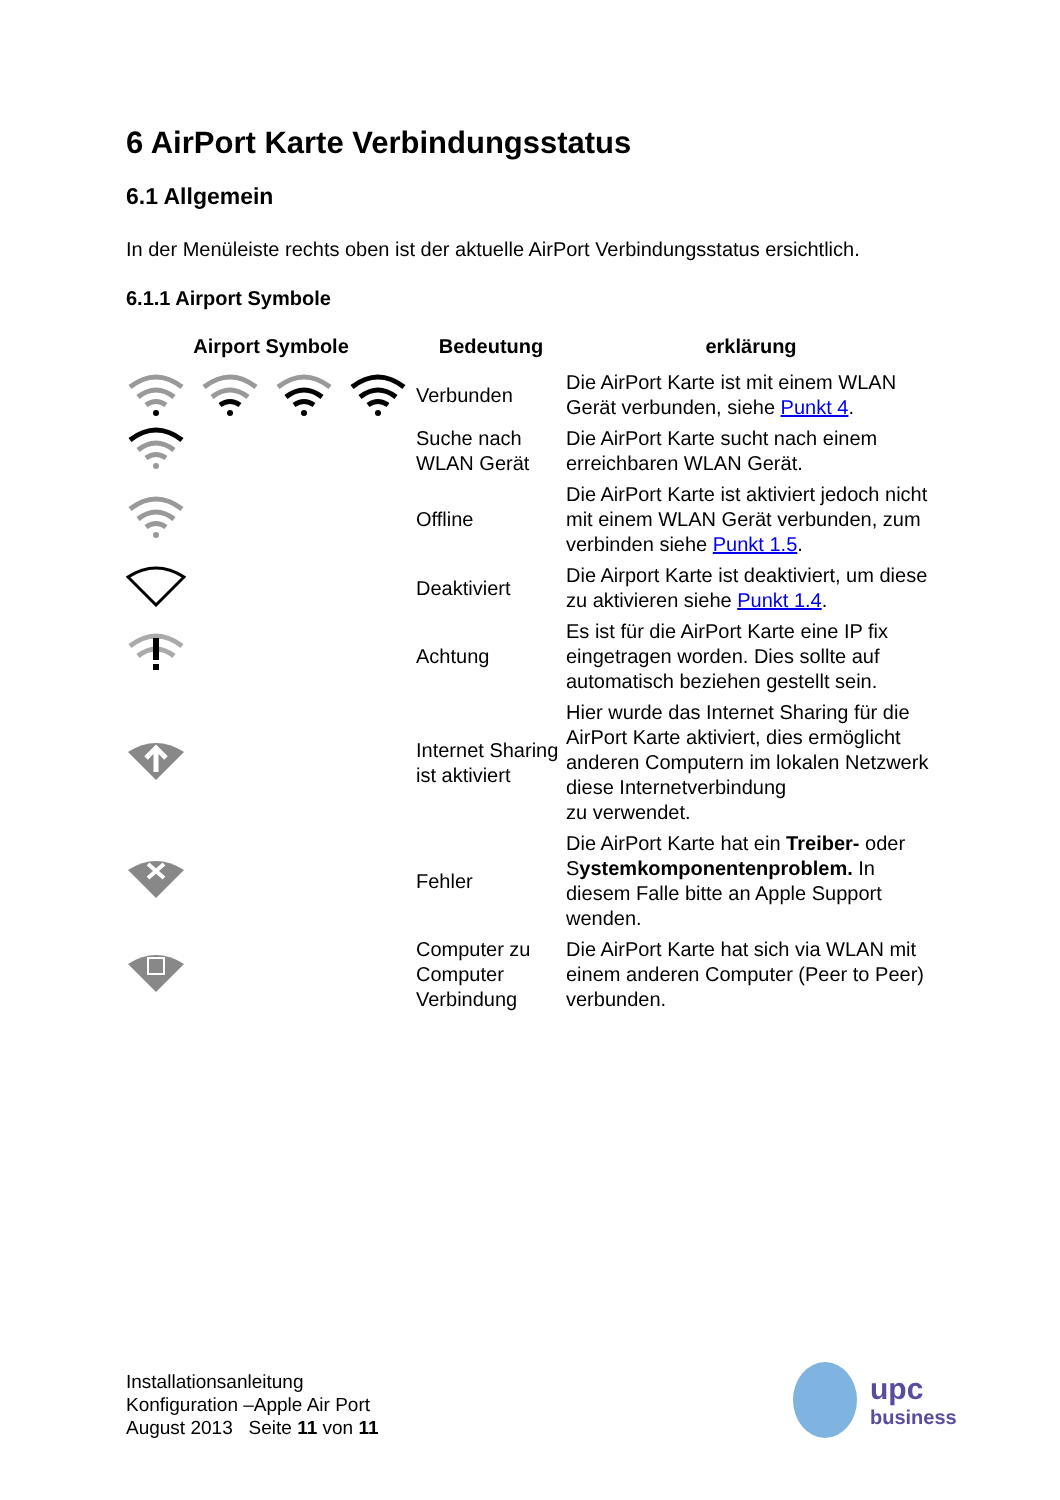6 AirPort Karte Verbindungsstatus
6.1 Allgemein
In der Menüleiste rechts oben ist der aktuelle AirPort Verbindungsstatus ersichtlich.
6.1.1 Airport Symbole
| Airport Symbole | Bedeutung | erklärung |
| --- | --- | --- |
| | Verbunden | Die AirPort Karte ist mit einem WLAN Gerät verbunden, siehe Punkt 4 . |
| | Suche nach WLAN Gerät | Die AirPort Karte sucht nach einem erreichbaren WLAN Gerät. |
| | Offline | Die AirPort Karte ist aktiviert jedoch nicht mit einem WLAN Gerät verbunden, zum verbinden siehe Punkt 1.5 . |
| | Deaktiviert | Die Airport Karte ist deaktiviert, um diese zu aktivieren siehe Punkt 1.4 . |
| | Achtung | Es ist für die AirPort Karte eine IP fix eingetragen worden. Dies sollte auf automatisch beziehen gestellt sein. |
| | Internet Sharing ist aktiviert | Hier wurde das Internet Sharing für die AirPort Karte aktiviert, dies ermöglicht anderen Computern im lokalen Netzwerk diese Internetverbindung zu verwendet. |
| | Fehler | Die AirPort Karte hat ein Treiber- oder S ystemkomponentenproblem. In diesem Falle bitte an Apple Support wenden. |
| | Computer zu Computer Verbindung | Die AirPort Karte hat sich via WLAN mit einem anderen Computer (Peer to Peer) verbunden. |
Installationsanleitung
Konfiguration –Apple Air Port
August 2013 Seite 11 von 11
upc
business